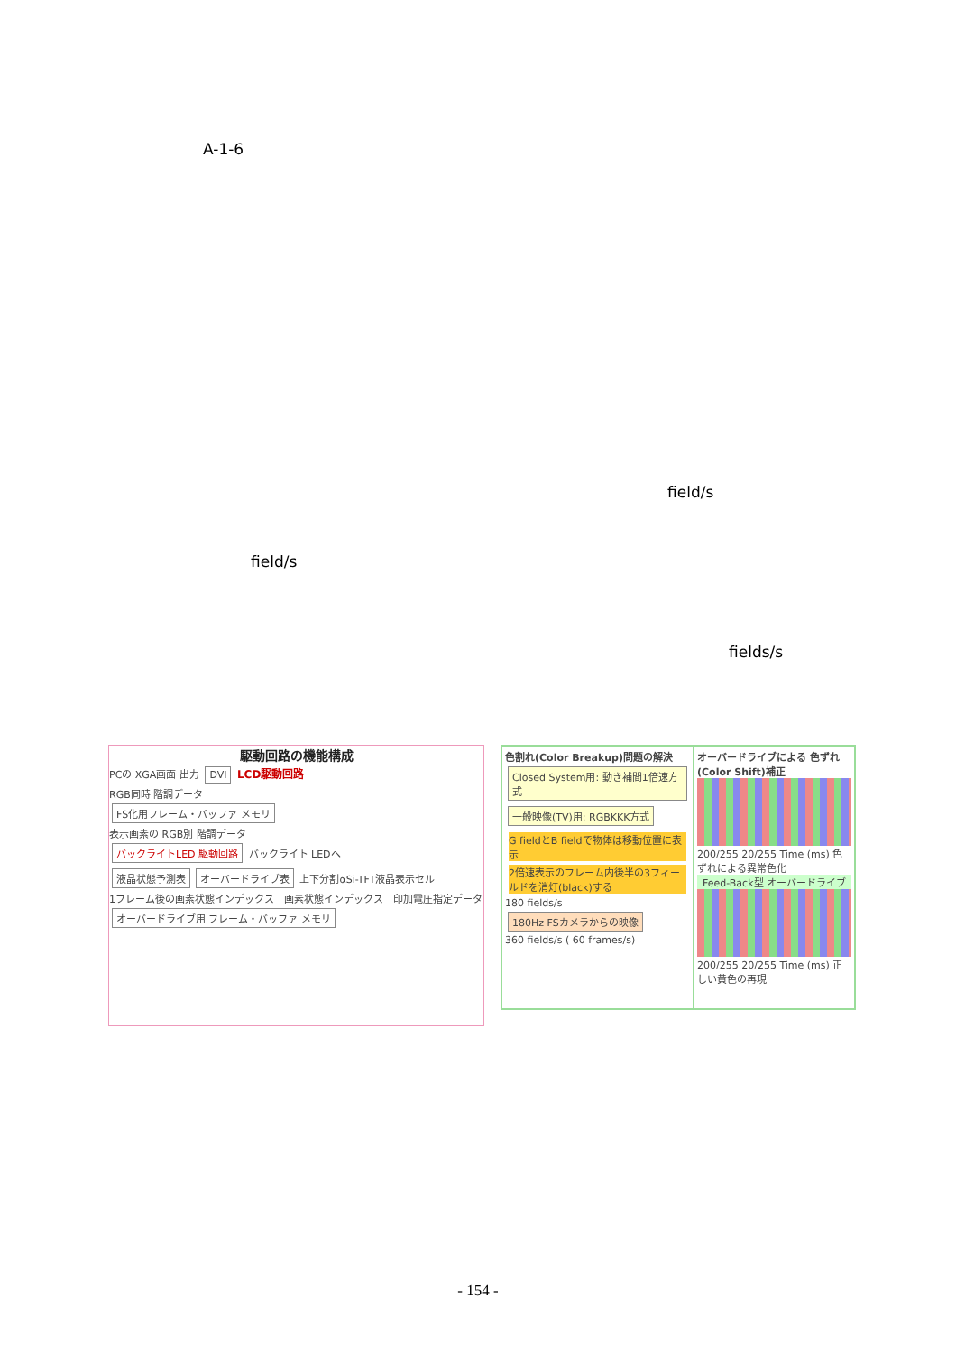A-1-6
field/s
field/s
fields/s
駆動回路の機能構成
PCの XGA画面 出力 DVI LCD駆動回路
RGB同時 階調データ
FS化用フレーム・バッファ メモリ
表示画素の RGB別 階調データ
バックライトLED 駆動回路
バックライト LEDへ
液晶状態予測表 オーバードライブ表 上下分割αSi-TFT液晶表示セル
1フレーム後の画素状態インデックス　画素状態インデックス　印加電圧指定データ
オーバードライブ用 フレーム・バッファ メモリ
色割れ(Color Breakup)問題の解決
Closed System用: 動き補間1倍速方式 一般映像(TV)用: RGBKKK方式
G fieldとB fieldで物体は移動位置に表示
2倍速表示のフレーム内後半の3フィールドを消灯(black)する
180 fields/s
180Hz FSカメラからの映像
360 fields/s ( 60 frames/s)
オーバードライブによる 色ずれ(Color Shift)補正
200/255 20/255 Time (ms) 色ずれによる異常色化
Feed-Back型 オーバードライブ
200/255 20/255 Time (ms) 正しい黄色の再現
- 154 -